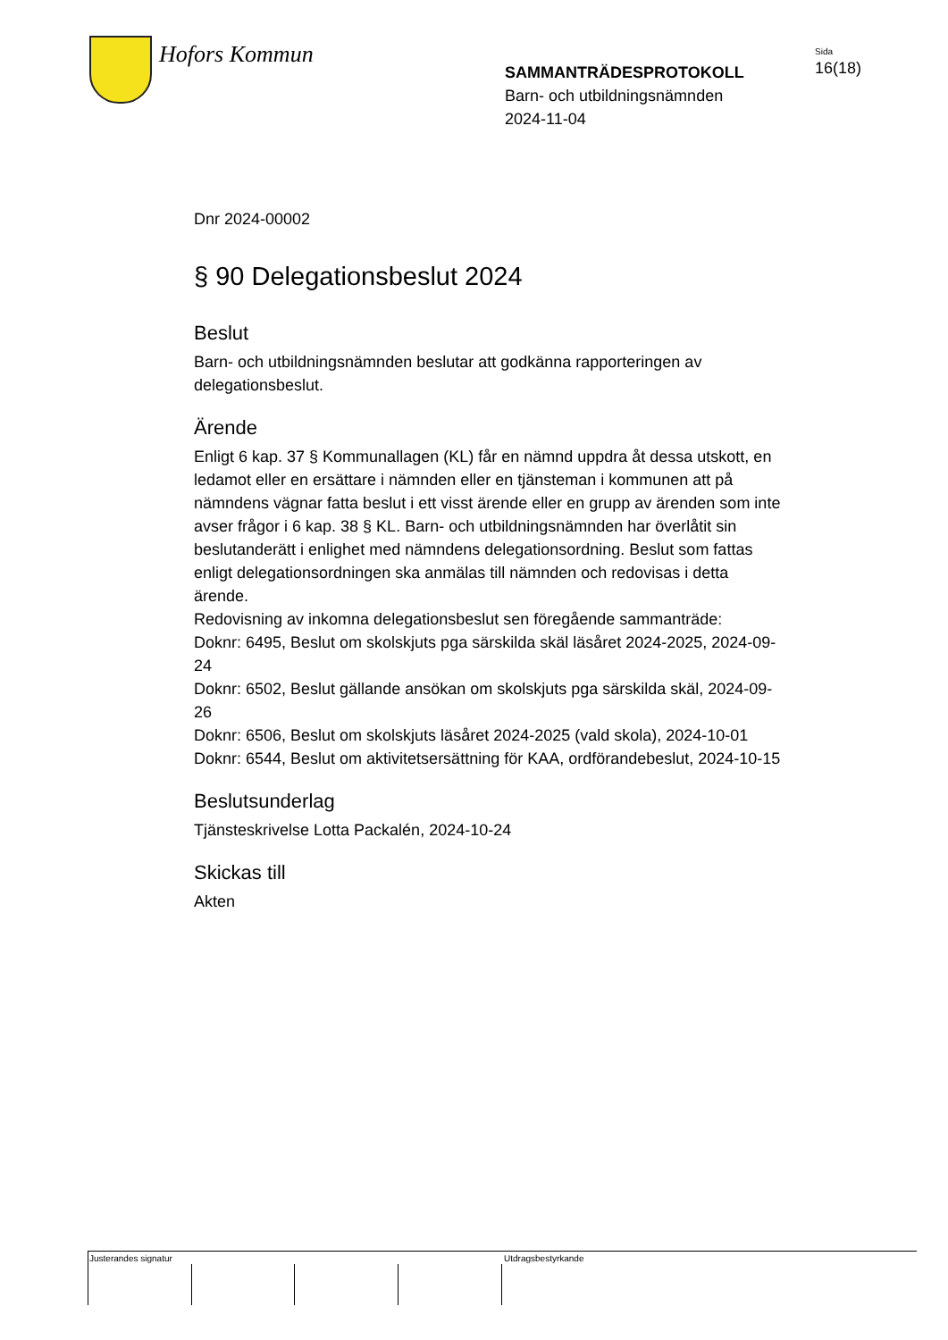Hofors Kommun
SAMMANTRÄDESPROTOKOLL
Barn- och utbildningsnämnden
2024-11-04
Sida
16(18)
Dnr 2024-00002
§ 90 Delegationsbeslut 2024
Beslut
Barn- och utbildningsnämnden beslutar att godkänna rapporteringen av delegationsbeslut.
Ärende
Enligt 6 kap. 37 § Kommunallagen (KL) får en nämnd uppdra åt dessa utskott, en ledamot eller en ersättare i nämnden eller en tjänsteman i kommunen att på nämndens vägnar fatta beslut i ett visst ärende eller en grupp av ärenden som inte avser frågor i 6 kap. 38 § KL. Barn- och utbildningsnämnden har överlåtit sin beslutanderätt i enlighet med nämndens delegationsordning. Beslut som fattas enligt delegationsordningen ska anmälas till nämnden och redovisas i detta ärende.
Redovisning av inkomna delegationsbeslut sen föregående sammanträde:
Doknr: 6495, Beslut om skolskjuts pga särskilda skäl läsåret 2024-2025, 2024-09-24
Doknr: 6502, Beslut gällande ansökan om skolskjuts pga särskilda skäl, 2024-09-26
Doknr: 6506, Beslut om skolskjuts läsåret 2024-2025 (vald skola), 2024-10-01
Doknr: 6544, Beslut om aktivitetsersättning för KAA, ordförandebeslut, 2024-10-15
Beslutsunderlag
Tjänsteskrivelse Lotta Packalén, 2024-10-24
Skickas till
Akten
Justerandes signatur Utdragsbestyrkande